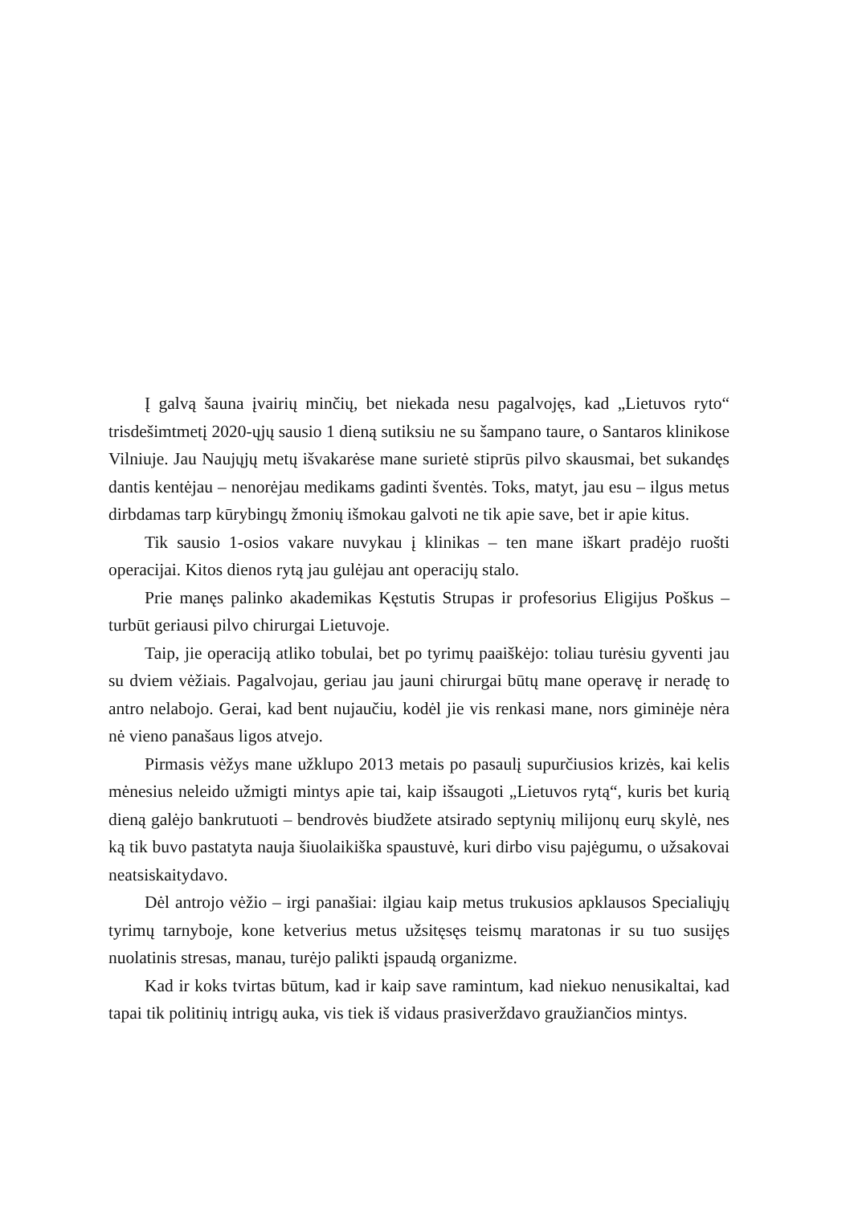Į galvą šauna įvairių minčių, bet niekada nesu pagalvojęs, kad „Lietuvos ryto“ trisdešimtmetį 2020-ųjų sausio 1 dieną sutiksiu ne su šampano taure, o Santaros klinikose Vilniuje. Jau Naujųjų metų išvakarėse mane surietė stiprūs pilvo skausmai, bet sukandęs dantis kentėjau – nenorėjau medikams gadinti šventės. Toks, matyt, jau esu – ilgus metus dirbdamas tarp kūrybingų žmonių išmokau galvoti ne tik apie save, bet ir apie kitus.
Tik sausio 1-osios vakare nuvykau į klinikas – ten mane iškart pradėjo ruošti operacijai. Kitos dienos rytą jau gulėjau ant operacijų stalo.
Prie manęs palinko akademikas Kęstutis Strupas ir profesorius Eligijus Poškus – turbūt geriausi pilvo chirurgai Lietuvoje.
Taip, jie operaciją atliko tobulai, bet po tyrimų paaiškėjo: toliau turėsiu gyventi jau su dviem vėžiais. Pagalvojau, geriau jau jauni chirurgai būtų mane operavę ir neradę to antro nelabojo. Gerai, kad bent nujaučiu, kodėl jie vis renkasi mane, nors giminėje nėra nė vieno panašaus ligos atvejo.
Pirmasis vėžys mane užklupo 2013 metais po pasaulį supurčiusios krizės, kai kelis mėnesius neleido užmigti mintys apie tai, kaip išsaugoti „Lietuvos rytą“, kuris bet kurią dieną galėjo bankrutuoti – bendrovės biudžete atsirado septynių milijonų eurų skylė, nes ką tik buvo pastatyta nauja šiuolaikiška spaustuvė, kuri dirbo visu pajėgumu, o užsakovai neatsiskaitydavo.
Dėl antrojo vėžio – irgi panašiai: ilgiau kaip metus trukusios apklausos Specialiųjų tyrimų tarnyboje, kone ketverius metus užsitęsęs teismų maratonas ir su tuo susijęs nuolatinis stresas, manau, turėjo palikti įspaudą organizme.
Kad ir koks tvirtas būtum, kad ir kaip save ramintum, kad niekuo nenusikaltai, kad tapai tik politinių intrigų auka, vis tiek iš vidaus prasiverždavo graužiančios mintys.